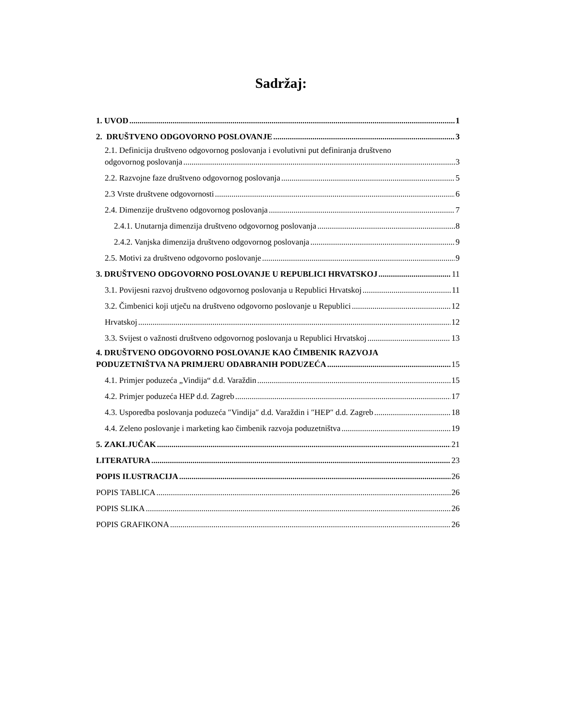Sadržaj:
1. UVOD 1
2. DRUŠTVENO ODGOVORNO POSLOVANJE 3
2.1. Definicija društveno odgovornog poslovanja i evolutivni put definiranja društveno
odgovornog poslovanja 3
2.2. Razvojne faze društveno odgovornog poslovanja 5
2.3 Vrste društvene odgovornosti 6
2.4. Dimenzije društveno odgovornog poslovanja 7
2.4.1. Unutarnja dimenzija društveno odgovornog poslovanja 8
2.4.2. Vanjska dimenzija društveno odgovornog poslovanja 9
2.5. Motivi za društveno odgovorno poslovanje 9
3. DRUŠTVENO ODGOVORNO POSLOVANJE U REPUBLICI HRVATSKOJ 11
3.1. Povijesni razvoj društveno odgovornog poslovanja u Republici Hrvatskoj 11
3.2. Čimbenici koji utječu na društveno odgovorno poslovanje u Republici 12
Hrvatskoj 12
3.3. Svijest o važnosti društveno odgovornog poslovanja u Republici Hrvatskoj 13
4. DRUŠTVENO ODGOVORNO POSLOVANJE KAO ČIMBENIK RAZVOJA
PODUZETNIŠTVA NA PRIMJERU ODABRANIH PODUZEĆA 15
4.1. Primjer poduzeća „Vindija“ d.d. Varaždin 15
4.2. Primjer poduzeća HEP d.d. Zagreb 17
4.3. Usporedba poslovanja poduzeća ″Vindija″ d.d. Varaždin i ″HEP″ d.d. Zagreb 18
4.4. Zeleno poslovanje i marketing kao čimbenik razvoja poduzetništva 19
5. ZAKLJUČAK 21
LITERATURA 23
POPIS ILUSTRACIJA 26
POPIS TABLICA 26
POPIS SLIKA 26
POPIS GRAFIKONA 26